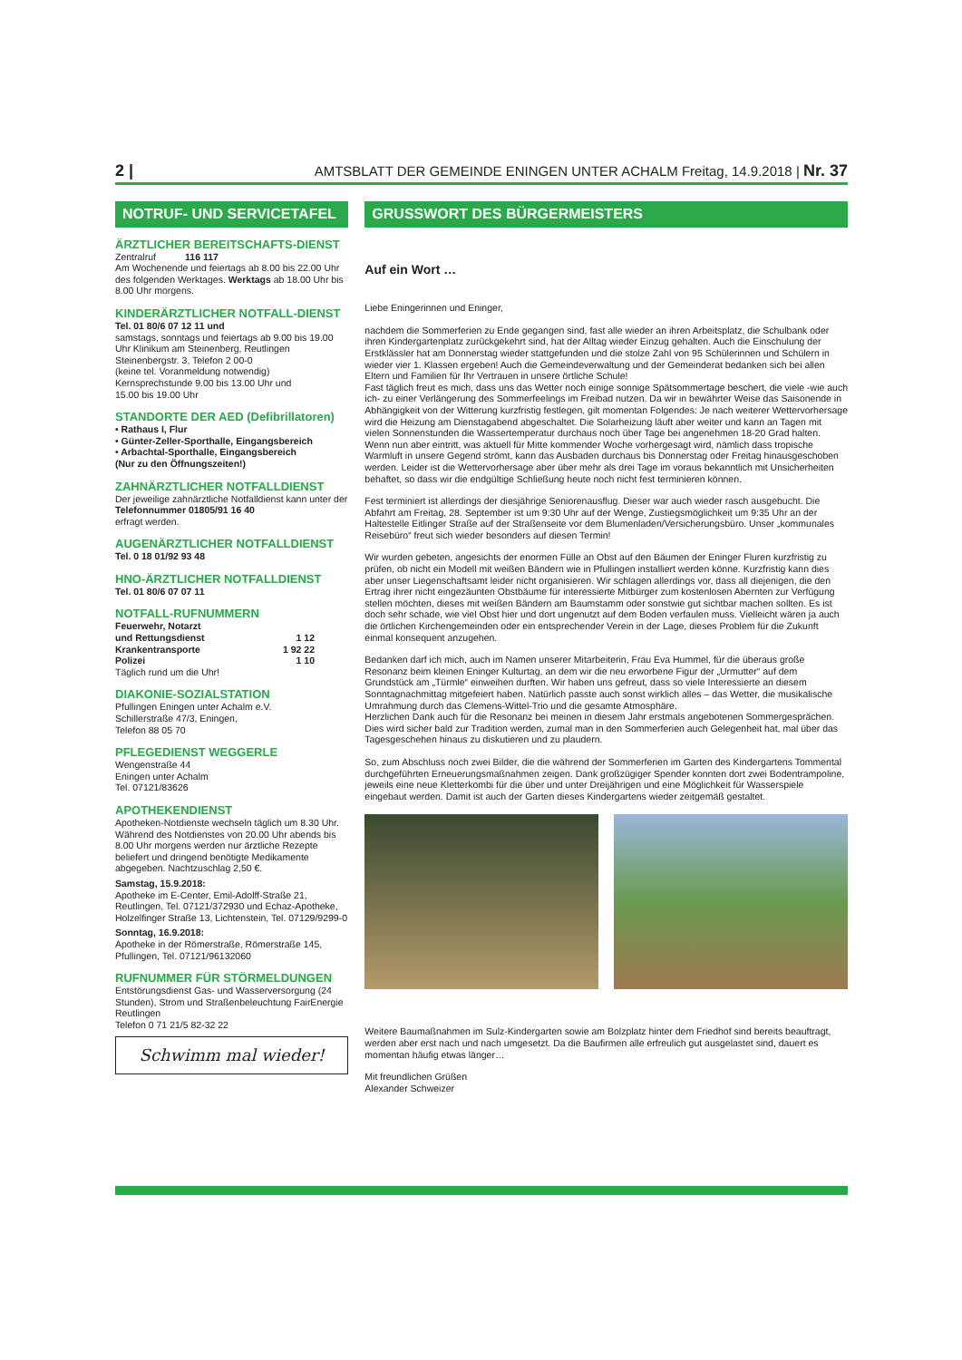2 | AMTSBLATT DER GEMEINDE ENINGEN UNTER ACHALM Freitag, 14.9.2018 | Nr. 37
NOTRUF- UND SERVICETAFEL
ÄRZTLICHER BEREITSCHAFTS-DIENST
Zentralruf 116 117
Am Wochenende und feiertags ab 8.00 bis 22.00 Uhr des folgenden Werktages. Werktags ab 18.00 Uhr bis 8.00 Uhr morgens.
KINDERÄRZTLICHER NOTFALL-DIENST
Tel. 01 80/6 07 12 11 und
samstags, sonntags und feiertags ab 9.00 bis 19.00 Uhr Klinikum am Steinenberg, Reutlingen
Steinenbergstr. 3, Telefon 2 00-0
(keine tel. Voranmeldung notwendig)
Kernsprechstunde 9.00 bis 13.00 Uhr und
15.00 bis 19.00 Uhr
STANDORTE DER AED (Defibrillatoren)
• Rathaus I, Flur
• Günter-Zeller-Sporthalle, Eingangsbereich
• Arbachtal-Sporthalle, Eingangsbereich
(Nur zu den Öffnungszeiten!)
ZAHNÄRZTLICHER NOTFALLDIENST
Der jeweilige zahnärztliche Notfalldienst kann unter der Telefonnummer 01805/91 16 40
erfragt werden.
AUGENÄRZTLICHER NOTFALLDIENST
Tel. 0 18 01/92 93 48
HNO-ÄRZTLICHER NOTFALLDIENST
Tel. 01 80/6 07 07 11
NOTFALL-RUFNUMMERN
| Feuerwehr, Notarzt | |
| und Rettungsdienst | 1 12 |
| Krankentransporte | 1 92 22 |
| Polizei | 1 10 |
Täglich rund um die Uhr!
DIAKONIE-SOZIALSTATION
Pfullingen Eningen unter Achalm e.V.
Schillerstraße 47/3, Eningen,
Telefon 88 05 70
PFLEGEDIENST WEGGERLE
Wengenstraße 44
Eningen unter Achalm
Tel. 07121/83626
APOTHEKENDIENST
Apotheken-Notdienste wechseln täglich um 8.30 Uhr. Während des Notdienstes von 20.00 Uhr abends bis 8.00 Uhr morgens werden nur ärztliche Rezepte beliefert und dringend benötigte Medikamente abgegeben. Nachtzuschlag 2,50 €.
Samstag, 15.9.2018:
Apotheke im E-Center, Emil-Adolff-Straße 21, Reutlingen, Tel. 07121/372930 und Echaz-Apotheke, Holzelfinger Straße 13, Lichtenstein, Tel. 07129/9299-0
Sonntag, 16.9.2018:
Apotheke in der Römerstraße, Römerstraße 145, Pfullingen, Tel. 07121/96132060
RUFNUMMER FÜR STÖRMELDUNGEN
Entstörungsdienst Gas- und Wasserversorgung (24 Stunden), Strom und Straßenbeleuchtung FairEnergie Reutlingen
Telefon 0 71 21/5 82-32 22
Schwimm mal wieder!
GRUSSWORT DES BÜRGERMEISTERS
Auf ein Wort …
Liebe Eningerinnen und Eninger,
nachdem die Sommerferien zu Ende gegangen sind, fast alle wieder an ihren Arbeitsplatz, die Schulbank oder ihren Kindergartenplatz zurückgekehrt sind, hat der Alltag wieder Einzug gehalten. Auch die Einschulung der Erstklässler hat am Donnerstag wieder stattgefunden und die stolze Zahl von 95 Schülerinnen und Schülern in wieder vier 1. Klassen ergeben! Auch die Gemeindeverwaltung und der Gemeinderat bedanken sich bei allen Eltern und Familien für Ihr Vertrauen in unsere örtliche Schule!
Fast täglich freut es mich, dass uns das Wetter noch einige sonnige Spätsommertage beschert, die viele -wie auch ich- zu einer Verlängerung des Sommerfeelings im Freibad nutzen. Da wir in bewährter Weise das Saisonende in Abhängigkeit von der Witterung kurzfristig festlegen, gilt momentan Folgendes: Je nach weiterer Wettervorhersage wird die Heizung am Dienstagabend abgeschaltet. Die Solarheizung läuft aber weiter und kann an Tagen mit vielen Sonnenstunden die Wassertemperatur durchaus noch über Tage bei angenehmen 18-20 Grad halten. Wenn nun aber eintritt, was aktuell für Mitte kommender Woche vorhergesagt wird, nämlich dass tropische Warmluft in unsere Gegend strömt, kann das Ausbaden durchaus bis Donnerstag oder Freitag hinausgeschoben werden. Leider ist die Wettervorhersage aber über mehr als drei Tage im voraus bekanntlich mit Unsicherheiten behaftet, so dass wir die endgültige Schließung heute noch nicht fest terminieren können.
Fest terminiert ist allerdings der diesjährige Seniorenausflug. Dieser war auch wieder rasch ausgebucht. Die Abfahrt am Freitag, 28. September ist um 9:30 Uhr auf der Wenge, Zustiegsmöglichkeit um 9:35 Uhr an der Haltestelle Eitlinger Straße auf der Straßenseite vor dem Blumenladen/Versicherungsbüro. Unser „kommunales Reisebüro“ freut sich wieder besonders auf diesen Termin!
Wir wurden gebeten, angesichts der enormen Fülle an Obst auf den Bäumen der Eninger Fluren kurzfristig zu prüfen, ob nicht ein Modell mit weißen Bändern wie in Pfullingen installiert werden könne. Kurzfristig kann dies aber unser Liegenschaftsamt leider nicht organisieren. Wir schlagen allerdings vor, dass all diejenigen, die den Ertrag ihrer nicht eingezäunten Obstbäume für interessierte Mitbürger zum kostenlosen Abernten zur Verfügung stellen möchten, dieses mit weißen Bändern am Baumstamm oder sonstwie gut sichtbar machen sollten. Es ist doch sehr schade, wie viel Obst hier und dort ungenutzt auf dem Boden verfaulen muss. Vielleicht wären ja auch die örtlichen Kirchengemeinden oder ein entsprechender Verein in der Lage, dieses Problem für die Zukunft einmal konsequent anzugehen.
Bedanken darf ich mich, auch im Namen unserer Mitarbeiterin, Frau Eva Hummel, für die überaus große Resonanz beim kleinen Eninger Kulturtag, an dem wir die neu erworbene Figur der „Urmutter“ auf dem Grundstück am „Türmle“ einweihen durften. Wir haben uns gefreut, dass so viele Interessierte an diesem Sonntagnachmittag mitgefeiert haben. Natürlich passte auch sonst wirklich alles – das Wetter, die musikalische Umrahmung durch das Clemens-Wittel-Trio und die gesamte Atmosphäre.
Herzlichen Dank auch für die Resonanz bei meinen in diesem Jahr erstmals angebotenen Sommergesprächen. Dies wird sicher bald zur Tradition werden, zumal man in den Sommerferien auch Gelegenheit hat, mal über das Tagesgeschehen hinaus zu diskutieren und zu plaudern.
So, zum Abschluss noch zwei Bilder, die die während der Sommerferien im Garten des Kindergartens Tommental durchgeführten Erneuerungsmaßnahmen zeigen. Dank großzügiger Spender konnten dort zwei Bodentrampoline, jeweils eine neue Kletterkombi für die über und unter Dreijährigen und eine Möglichkeit für Wasserspiele eingebaut werden. Damit ist auch der Garten dieses Kindergartens wieder zeitgemäß gestaltet.
Weitere Baumaßnahmen im Sulz-Kindergarten sowie am Bolzplatz hinter dem Friedhof sind bereits beauftragt, werden aber erst nach und nach umgesetzt. Da die Baufirmen alle erfreulich gut ausgelastet sind, dauert es momentan häufig etwas länger…
Mit freundlichen Grüßen
Alexander Schweizer